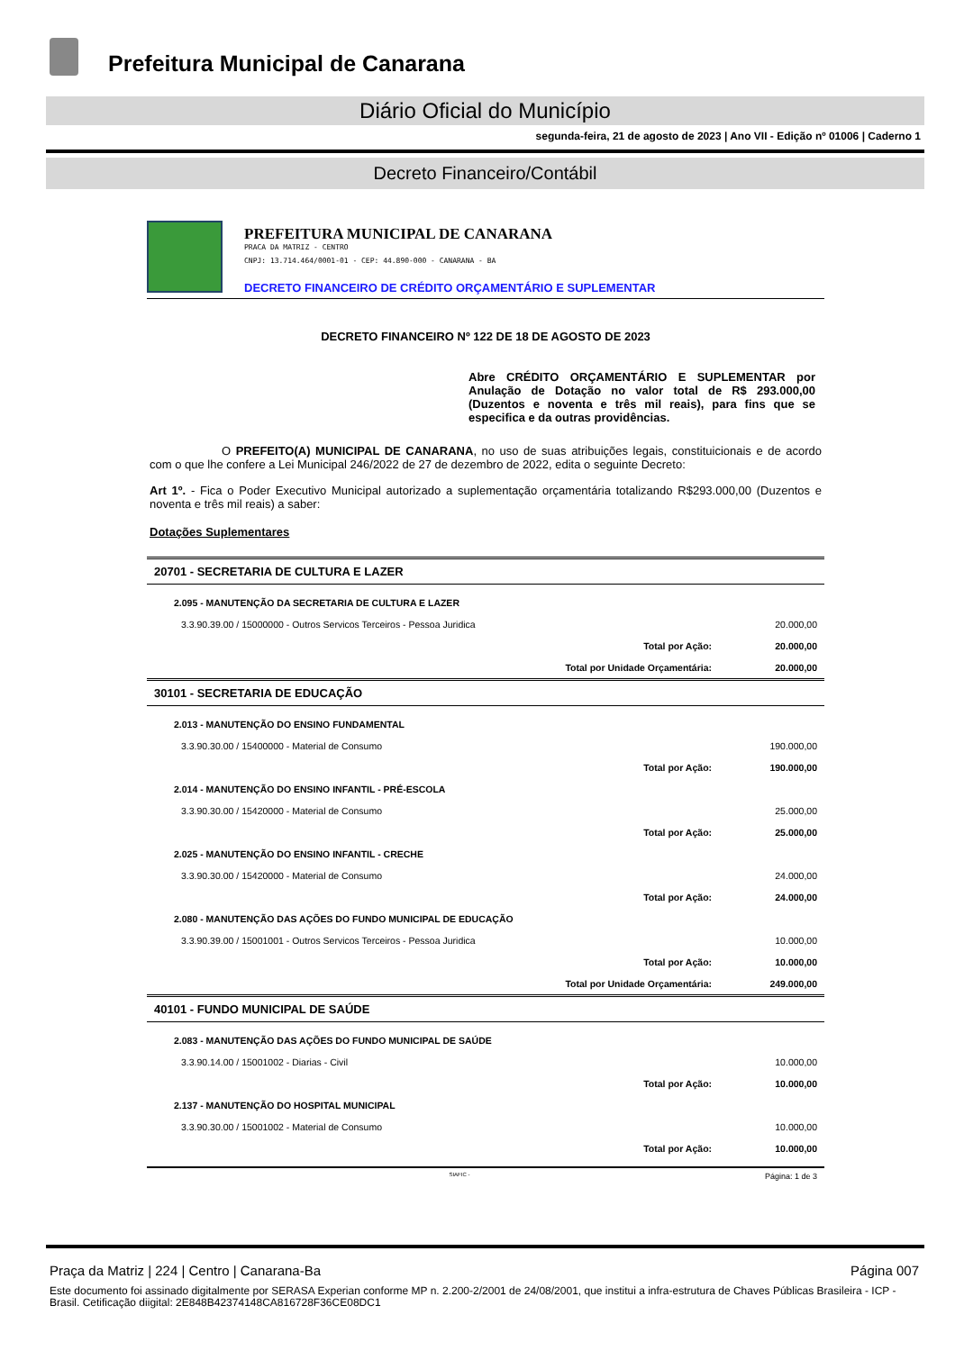Prefeitura Municipal de Canarana
Diário Oficial do Município
segunda-feira, 21 de agosto de 2023 | Ano VII - Edição nº 01006 | Caderno 1
Decreto Financeiro/Contábil
PREFEITURA MUNICIPAL DE CANARANA
PRACA DA MATRIZ - CENTRO
CNPJ: 13.714.464/0001-01 - CEP: 44.890-000 - CANARANA - BA
DECRETO FINANCEIRO DE CRÉDITO ORÇAMENTÁRIO E SUPLEMENTAR
DECRETO FINANCEIRO Nº 122 DE 18 DE AGOSTO DE 2023
Abre CRÉDITO ORÇAMENTÁRIO E SUPLEMENTAR por Anulação de Dotação no valor total de R$ 293.000,00 (Duzentos e noventa e três mil reais), para fins que se especifica e da outras providências.
O PREFEITO(A) MUNICIPAL DE CANARANA, no uso de suas atribuições legais, constituicionais e de acordo com o que lhe confere a Lei Municipal 246/2022 de 27 de dezembro de 2022, edita o seguinte Decreto:
Art 1º. - Fica o Poder Executivo Municipal autorizado a suplementação orçamentária totalizando R$293.000,00 (Duzentos e noventa e três mil reais) a saber:
Dotações Suplementares
| 20701 - SECRETARIA DE CULTURA E LAZER | | |
| 2.095 - MANUTENÇÃO DA SECRETARIA DE CULTURA E LAZER | | |
| 3.3.90.39.00 / 15000000 - Outros Servicos Terceiros - Pessoa Juridica | | 20.000,00 |
| | Total por Ação: | 20.000,00 |
| | Total por Unidade Orçamentária: | 20.000,00 |
| 30101 - SECRETARIA DE EDUCAÇÃO | | |
| 2.013 - MANUTENÇÃO DO ENSINO FUNDAMENTAL | | |
| 3.3.90.30.00 / 15400000 - Material de Consumo | | 190.000,00 |
| | Total por Ação: | 190.000,00 |
| 2.014 - MANUTENÇÃO DO ENSINO INFANTIL - PRÉ-ESCOLA | | |
| 3.3.90.30.00 / 15420000 - Material de Consumo | | 25.000,00 |
| | Total por Ação: | 25.000,00 |
| 2.025 - MANUTENÇÃO DO ENSINO INFANTIL - CRECHE | | |
| 3.3.90.30.00 / 15420000 - Material de Consumo | | 24.000,00 |
| | Total por Ação: | 24.000,00 |
| 2.080 - MANUTENÇÃO DAS AÇÕES DO FUNDO MUNICIPAL DE EDUCAÇÃO | | |
| 3.3.90.39.00 / 15001001 - Outros Servicos Terceiros - Pessoa Juridica | | 10.000,00 |
| | Total por Ação: | 10.000,00 |
| | Total por Unidade Orçamentária: | 249.000,00 |
| 40101 - FUNDO MUNICIPAL DE SAÚDE | | |
| 2.083 - MANUTENÇÃO DAS AÇÕES DO FUNDO MUNICIPAL DE SAÚDE | | |
| 3.3.90.14.00 / 15001002 - Diarias - Civil | | 10.000,00 |
| | Total por Ação: | 10.000,00 |
| 2.137 - MANUTENÇÃO DO HOSPITAL MUNICIPAL | | |
| 3.3.90.30.00 / 15001002 - Material de Consumo | | 10.000,00 |
| | Total por Ação: | 10.000,00 |
SIAFIC - Página: 1 de 3
Praça da Matriz | 224 | Centro | Canarana-Ba Página 007
Este documento foi assinado digitalmente por SERASA Experian conforme MP n. 2.200-2/2001 de 24/08/2001, que institui a infra-estrutura de Chaves Públicas Brasileira - ICP - Brasil. Cetificação diigital: 2E848B42374148CA816728F36CE08DC1